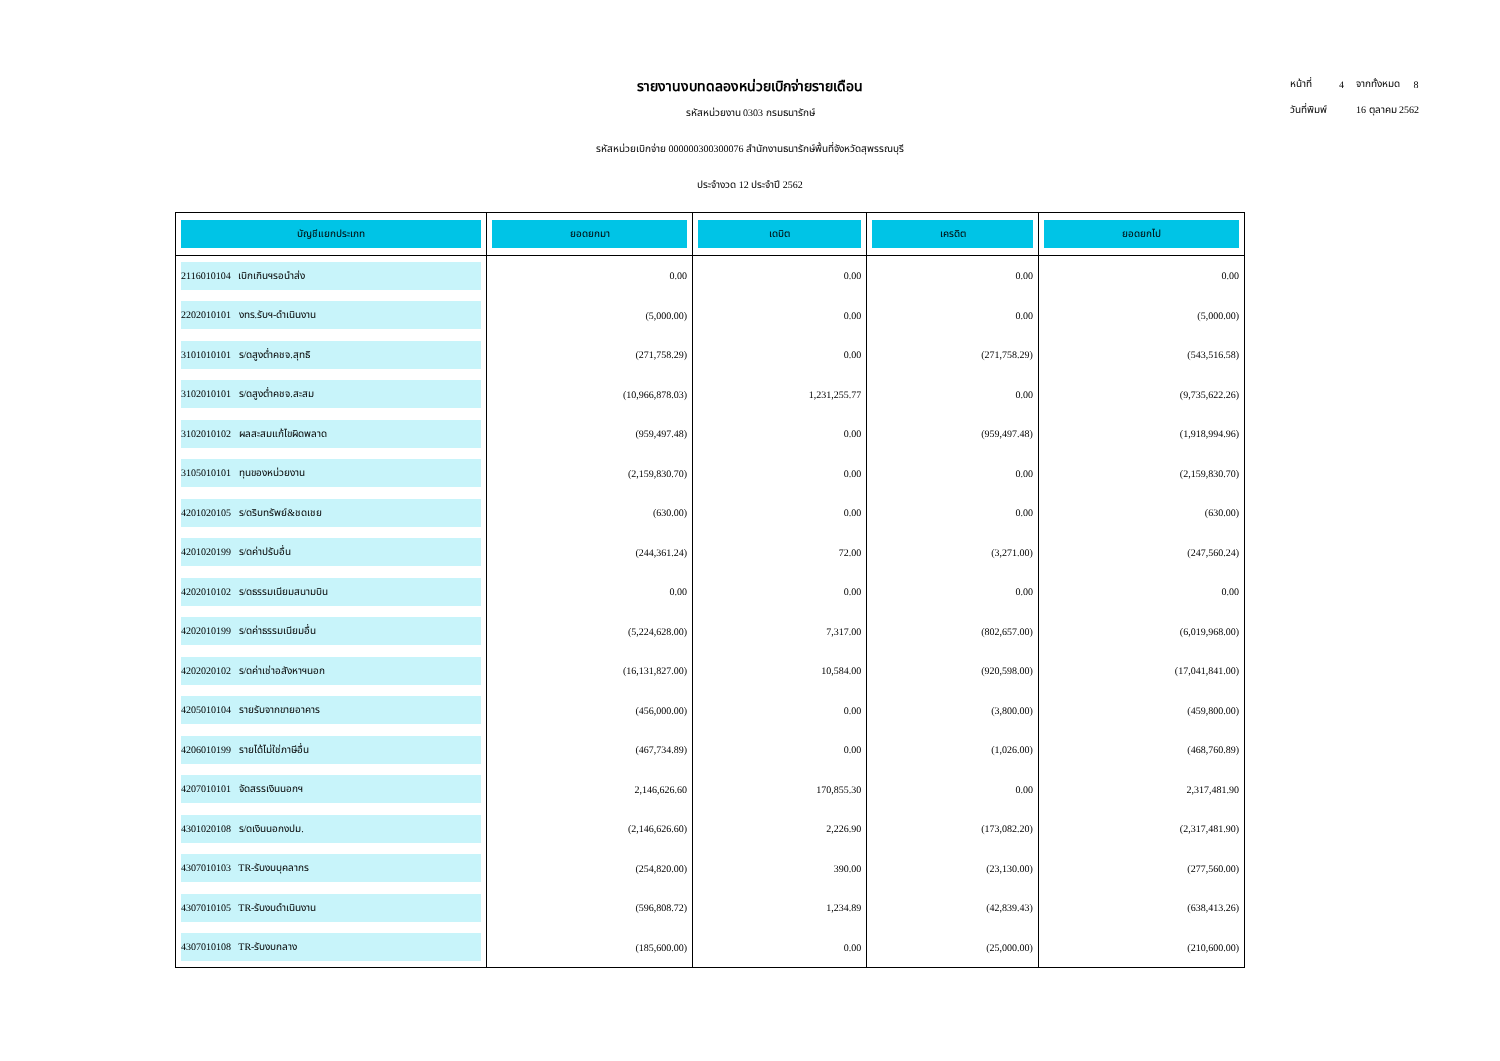รายงานงบทดลองหน่วยเบิกจ่ายรายเดือน
รหัสหน่วยงาน 0303 กรมธนารักษ์
รหัสหน่วยเบิกจ่าย 000000300300076 สำนักงานธนารักษ์พื้นที่จังหวัดสุพรรณบุรี
ประจำงวด 12 ประจำปี 2562
| หน้าที่ | 4 | จากทั้งหมด | 8 |
| วันที่พิมพ์ | | 16 ตุลาคม 2562 | |
| บัญชีแยกประเภท | ยอดยกมา | เดบิต | เครดิต | ยอดยกไป |
| --- | --- | --- | --- | --- |
| 2116010104 เบิกเกินฯรอนำส่ง | 0.00 | 0.00 | 0.00 | 0.00 |
| 2202010101 งทร.รับฯ-ดำเนินงาน | (5,000.00) | 0.00 | 0.00 | (5,000.00) |
| 3101010101 ร/ดสูงต่ำคชจ.สุทธิ | (271,758.29) | 0.00 | (271,758.29) | (543,516.58) |
| 3102010101 ร/ดสูงต่ำคชจ.สะสม | (10,966,878.03) | 1,231,255.77 | 0.00 | (9,735,622.26) |
| 3102010102 ผลสะสมแก้ไขผิดพลาด | (959,497.48) | 0.00 | (959,497.48) | (1,918,994.96) |
| 3105010101 ทุนของหน่วยงาน | (2,159,830.70) | 0.00 | 0.00 | (2,159,830.70) |
| 4201020105 ร/ดริบทรัพย์&ชดเชย | (630.00) | 0.00 | 0.00 | (630.00) |
| 4201020199 ร/ดค่าปรับอื่น | (244,361.24) | 72.00 | (3,271.00) | (247,560.24) |
| 4202010102 ร/ดธรรมเนียมสนามบิน | 0.00 | 0.00 | 0.00 | 0.00 |
| 4202010199 ร/ดค่าธรรมเนียมอื่น | (5,224,628.00) | 7,317.00 | (802,657.00) | (6,019,968.00) |
| 4202020102 ร/ดค่าเช่าอสังหาฯนอก | (16,131,827.00) | 10,584.00 | (920,598.00) | (17,041,841.00) |
| 4205010104 รายรับจากขายอาคาร | (456,000.00) | 0.00 | (3,800.00) | (459,800.00) |
| 4206010199 รายได้ไม่ใช่ภาษีอื่น | (467,734.89) | 0.00 | (1,026.00) | (468,760.89) |
| 4207010101 จัดสรรเงินนอกฯ | 2,146,626.60 | 170,855.30 | 0.00 | 2,317,481.90 |
| 4301020108 ร/ดเงินนอกงปม. | (2,146,626.60) | 2,226.90 | (173,082.20) | (2,317,481.90) |
| 4307010103 TR-รับงบบุคลากร | (254,820.00) | 390.00 | (23,130.00) | (277,560.00) |
| 4307010105 TR-รับงบดำเนินงาน | (596,808.72) | 1,234.89 | (42,839.43) | (638,413.26) |
| 4307010108 TR-รับงบกลาง | (185,600.00) | 0.00 | (25,000.00) | (210,600.00) |